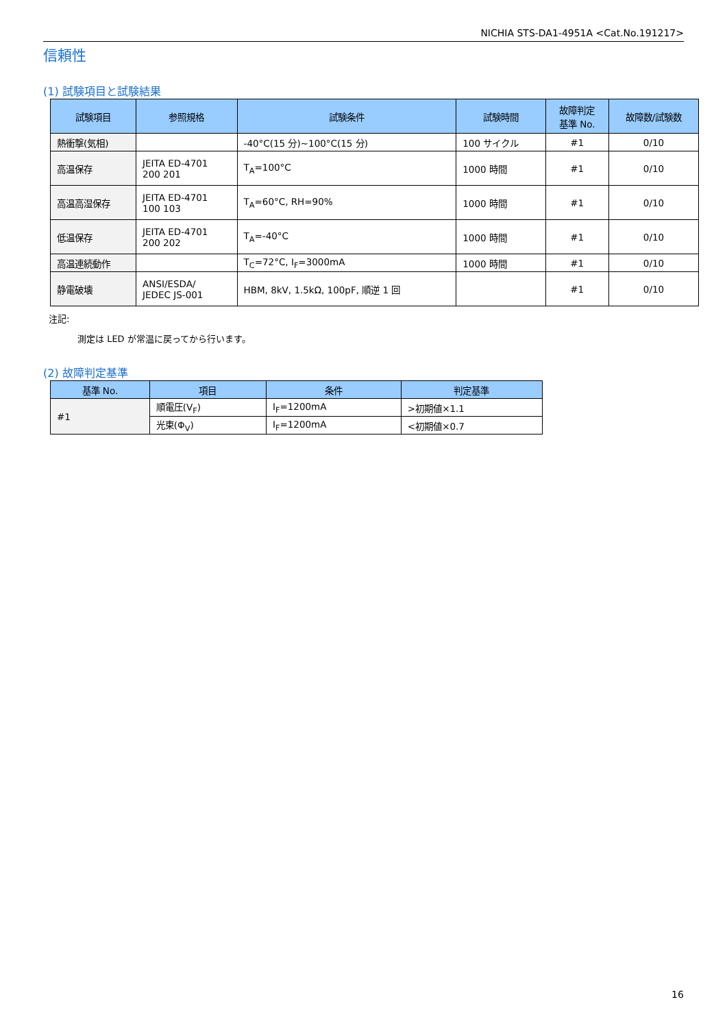NICHIA STS-DA1-4951A <Cat.No.191217>
信頼性
(1) 試験項目と試験結果
| 試験項目 | 参照規格 | 試験条件 | 試験時間 | 故障判定 基準 No. | 故障数/試験数 |
| --- | --- | --- | --- | --- | --- |
| 熱衝撃(気相) | | -40°C(15 分)~100°C(15 分) | 100 サイクル | #1 | 0/10 |
| 高温保存 | JEITA ED-4701 200 201 | T<sub>A</sub>=100°C | 1000 時間 | #1 | 0/10 |
| 高温高湿保存 | JEITA ED-4701 100 103 | T<sub>A</sub>=60°C, RH=90% | 1000 時間 | #1 | 0/10 |
| 低温保存 | JEITA ED-4701 200 202 | T<sub>A</sub>=-40°C | 1000 時間 | #1 | 0/10 |
| 高温連続動作 | | T<sub>C</sub>=72°C, I<sub>F</sub>=3000mA | 1000 時間 | #1 | 0/10 |
| 静電破壊 | ANSI/ESDA/ JEDEC JS-001 | HBM, 8kV, 1.5kΩ, 100pF, 順逆 1 回 | | #1 | 0/10 |
注記:
測定は LED が常温に戻ってから行います。
(2) 故障判定基準
| 基準 No. | 項目 | 条件 | 判定基準 |
| --- | --- | --- | --- |
| #1 | 順電圧(V<sub>F</sub>) | I<sub>F</sub>=1200mA | >初期値×1.1 |
| | 光束(Φ<sub>V</sub>) | I<sub>F</sub>=1200mA | <初期値×0.7 |
16